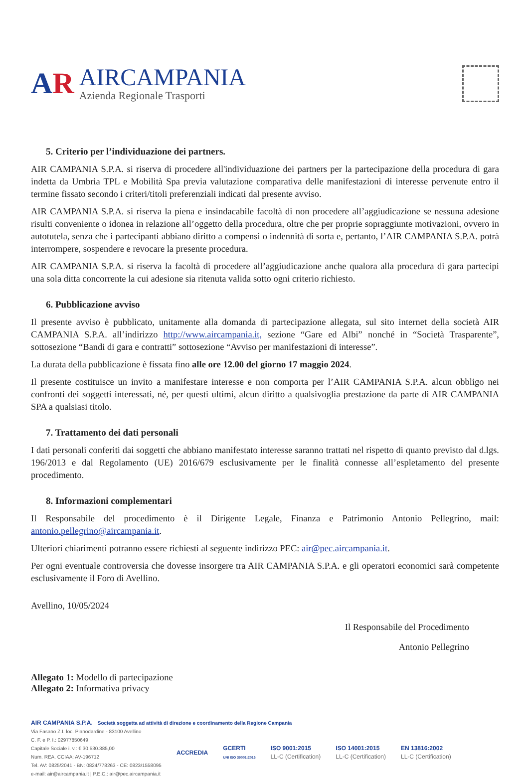AR
AIRCAMPANIA
Azienda Regionale Trasporti
5. Criterio per l’individuazione dei partners.
AIR CAMPANIA S.P.A. si riserva di procedere all'individuazione dei partners per la partecipazione della procedura di gara indetta da Umbria TPL e Mobilità Spa previa valutazione comparativa delle manifestazioni di interesse pervenute entro il termine fissato secondo i criteri/titoli preferenziali indicati dal presente avviso.
AIR CAMPANIA S.P.A. si riserva la piena e insindacabile facoltà di non procedere all’aggiudicazione se nessuna adesione risulti conveniente o idonea in relazione all’oggetto della procedura, oltre che per proprie sopraggiunte motivazioni, ovvero in autotutela, senza che i partecipanti abbiano diritto a compensi o indennità di sorta e, pertanto, l’AIR CAMPANIA S.P.A. potrà interrompere, sospendere e revocare la presente procedura.
AIR CAMPANIA S.P.A. si riserva la facoltà di procedere all’aggiudicazione anche qualora alla procedura di gara partecipi una sola ditta concorrente la cui adesione sia ritenuta valida sotto ogni criterio richiesto.
6. Pubblicazione avviso
Il presente avviso è pubblicato, unitamente alla domanda di partecipazione allegata, sul sito internet della società AIR CAMPANIA S.P.A. all’indirizzo http://www.aircampania.it, sezione “Gare ed Albi” nonché in “Società Trasparente”, sottosezione “Bandi di gara e contratti” sottosezione “Avviso per manifestazioni di interesse”.
La durata della pubblicazione è fissata fino alle ore 12.00 del giorno 17 maggio 2024.
Il presente costituisce un invito a manifestare interesse e non comporta per l’AIR CAMPANIA S.P.A. alcun obbligo nei confronti dei soggetti interessati, né, per questi ultimi, alcun diritto a qualsivoglia prestazione da parte di AIR CAMPANIA SPA a qualsiasi titolo.
7. Trattamento dei dati personali
I dati personali conferiti dai soggetti che abbiano manifestato interesse saranno trattati nel rispetto di quanto previsto dal d.lgs. 196/2013 e dal Regolamento (UE) 2016/679 esclusivamente per le finalità connesse all’espletamento del presente procedimento.
8. Informazioni complementari
Il Responsabile del procedimento è il Dirigente Legale, Finanza e Patrimonio Antonio Pellegrino, mail: antonio.pellegrino@aircampania.it.
Ulteriori chiarimenti potranno essere richiesti al seguente indirizzo PEC: air@pec.aircampania.it.
Per ogni eventuale controversia che dovesse insorgere tra AIR CAMPANIA S.P.A. e gli operatori economici sarà competente esclusivamente il Foro di Avellino.
Avellino, 10/05/2024
Il Responsabile del Procedimento
Antonio Pellegrino
Allegato 1: Modello di partecipazione
Allegato 2: Informativa privacy
AIR CAMPANIA S.P.A. Società soggetta ad attività di direzione e coordinamento della Regione Campania
Via Fasano Z.I. loc. Pianodardine - 83100 Avellino
C. F. e P. I.: 02977850649
Capitale Sociale i. v.: € 30.530.385,00
Num. REA. CCIAA: AV-196712
Tel. AV: 0825/2041 - BN: 0824/778263 - CE: 0823/1558095
e-mail: air@aircampania.it | P.E.C.: air@pec.aircampania.it
ACCREDIA
GCERTI
UNI ISO 39001:2016
ISO 9001:2015
LL-C (Certification)
ISO 14001:2015
LL-C (Certification)
EN 13816:2002
LL-C (Certification)